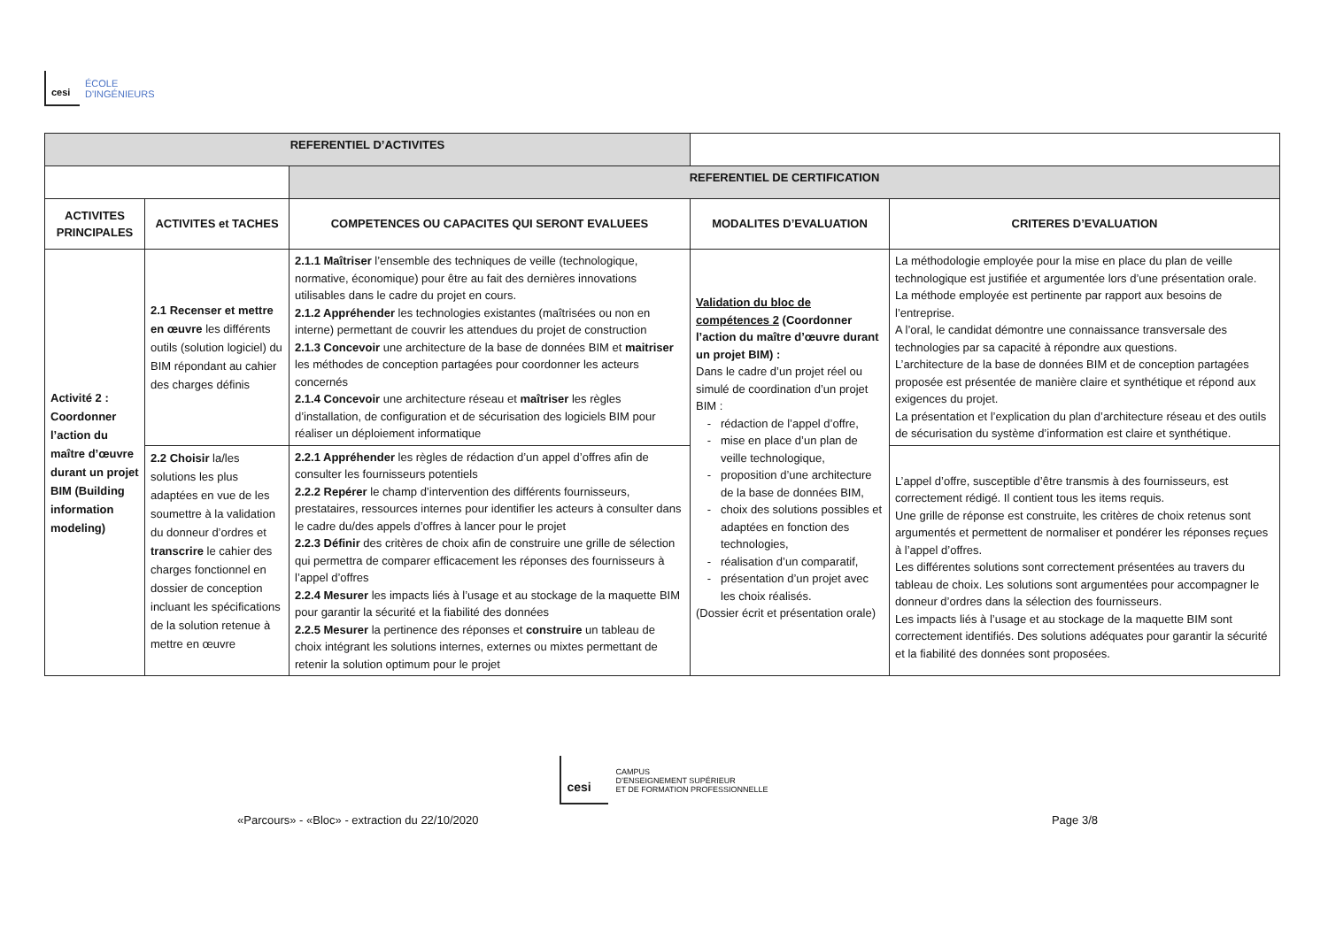cesi
ÉCOLE
D'INGÉNIEURS
| REFERENTIEL D’ACTIVITES | | | | |
| | | REFERENTIEL DE CERTIFICATION | | |
| ACTIVITES PRINCIPALES | ACTIVITES et TACHES | COMPETENCES OU CAPACITES QUI SERONT EVALUEES | MODALITES D’EVALUATION | CRITERES D’EVALUATION |
| Activité 2 : Coordonner l’action du maître d’œuvre durant un projet BIM (Building information modeling) | 2.1 Recenser et mettre en œuvre les différents outils (solution logiciel) du BIM répondant au cahier des charges définis | 2.1.1 Maîtriser l’ensemble des techniques de veille (technologique, normative, économique) pour être au fait des dernières innovations utilisables dans le cadre du projet en cours. 2.1.2 Appréhender les technologies existantes (maîtrisées ou non en interne) permettant de couvrir les attendues du projet de construction 2.1.3 Concevoir une architecture de la base de données BIM et maitriser les méthodes de conception partagées pour coordonner les acteurs concernés 2.1.4 Concevoir une architecture réseau et maîtriser les règles d’installation, de configuration et de sécurisation des logiciels BIM pour réaliser un déploiement informatique | Validation du bloc de compétences 2 (Coordonner l’action du maître d’œuvre durant un projet BIM) : Dans le cadre d’un projet réel ou simulé de coordination d’un projet BIM : rédaction de l’appel d’offre, mise en place d’un plan de veille technologique, proposition d’une architecture de la base de données BIM, choix des solutions possibles et adaptées en fonction des technologies, réalisation d’un comparatif, présentation d’un projet avec les choix réalisés. (Dossier écrit et présentation orale) | La méthodologie employée pour la mise en place du plan de veille technologique est justifiée et argumentée lors d’une présentation orale. La méthode employée est pertinente par rapport aux besoins de l’entreprise. A l’oral, le candidat démontre une connaissance transversale des technologies par sa capacité à répondre aux questions. L’architecture de la base de données BIM et de conception partagées proposée est présentée de manière claire et synthétique et répond aux exigences du projet. La présentation et l’explication du plan d’architecture réseau et des outils de sécurisation du système d’information est claire et synthétique. |
| | 2.2 Choisir la/les solutions les plus adaptées en vue de les soumettre à la validation du donneur d’ordres et transcrire le cahier des charges fonctionnel en dossier de conception incluant les spécifications de la solution retenue à mettre en œuvre | 2.2.1 Appréhender les règles de rédaction d’un appel d’offres afin de consulter les fournisseurs potentiels 2.2.2 Repérer le champ d’intervention des différents fournisseurs, prestataires, ressources internes pour identifier les acteurs à consulter dans le cadre du/des appels d’offres à lancer pour le projet 2.2.3 Définir des critères de choix afin de construire une grille de sélection qui permettra de comparer efficacement les réponses des fournisseurs à l’appel d’offres 2.2.4 Mesurer les impacts liés à l’usage et au stockage de la maquette BIM pour garantir la sécurité et la fiabilité des données 2.2.5 Mesurer la pertinence des réponses et construire un tableau de choix intégrant les solutions internes, externes ou mixtes permettant de retenir la solution optimum pour le projet | | L’appel d’offre, susceptible d’être transmis à des fournisseurs, est correctement rédigé. Il contient tous les items requis. Une grille de réponse est construite, les critères de choix retenus sont argumentés et permettent de normaliser et pondérer les réponses reçues à l’appel d’offres. Les différentes solutions sont correctement présentées au travers du tableau de choix. Les solutions sont argumentées pour accompagner le donneur d’ordres dans la sélection des fournisseurs. Les impacts liés à l’usage et au stockage de la maquette BIM sont correctement identifiés. Des solutions adéquates pour garantir la sécurité et la fiabilité des données sont proposées. |
cesi
CAMPUS
D’ENSEIGNEMENT SUPÉRIEUR
ET DE FORMATION PROFESSIONNELLE
«Parcours» - «Bloc» - extraction du 22/10/2020 Page 3/8